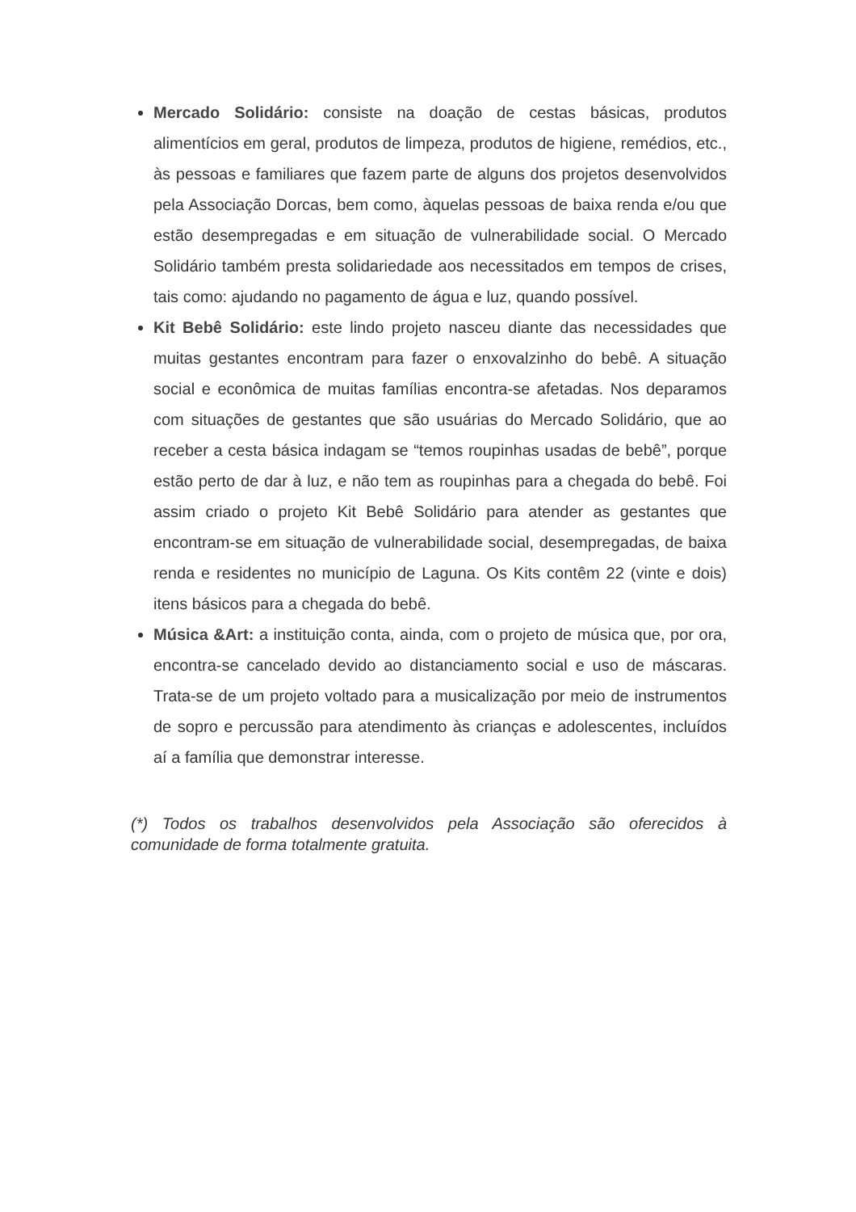Mercado Solidário: consiste na doação de cestas básicas, produtos alimentícios em geral, produtos de limpeza, produtos de higiene, remédios, etc., às pessoas e familiares que fazem parte de alguns dos projetos desenvolvidos pela Associação Dorcas, bem como, àquelas pessoas de baixa renda e/ou que estão desempregadas e em situação de vulnerabilidade social. O Mercado Solidário também presta solidariedade aos necessitados em tempos de crises, tais como: ajudando no pagamento de água e luz, quando possível.
Kit Bebê Solidário: este lindo projeto nasceu diante das necessidades que muitas gestantes encontram para fazer o enxovalzinho do bebê. A situação social e econômica de muitas famílias encontra-se afetadas. Nos deparamos com situações de gestantes que são usuárias do Mercado Solidário, que ao receber a cesta básica indagam se “temos roupinhas usadas de bebê”, porque estão perto de dar à luz, e não tem as roupinhas para a chegada do bebê. Foi assim criado o projeto Kit Bebê Solidário para atender as gestantes que encontram-se em situação de vulnerabilidade social, desempregadas, de baixa renda e residentes no município de Laguna. Os Kits contêm 22 (vinte e dois) itens básicos para a chegada do bebê.
Música &Art: a instituição conta, ainda, com o projeto de música que, por ora, encontra-se cancelado devido ao distanciamento social e uso de máscaras. Trata-se de um projeto voltado para a musicalização por meio de instrumentos de sopro e percussão para atendimento às crianças e adolescentes, incluídos aí a família que demonstrar interesse.
(*) Todos os trabalhos desenvolvidos pela Associação são oferecidos à comunidade de forma totalmente gratuita.